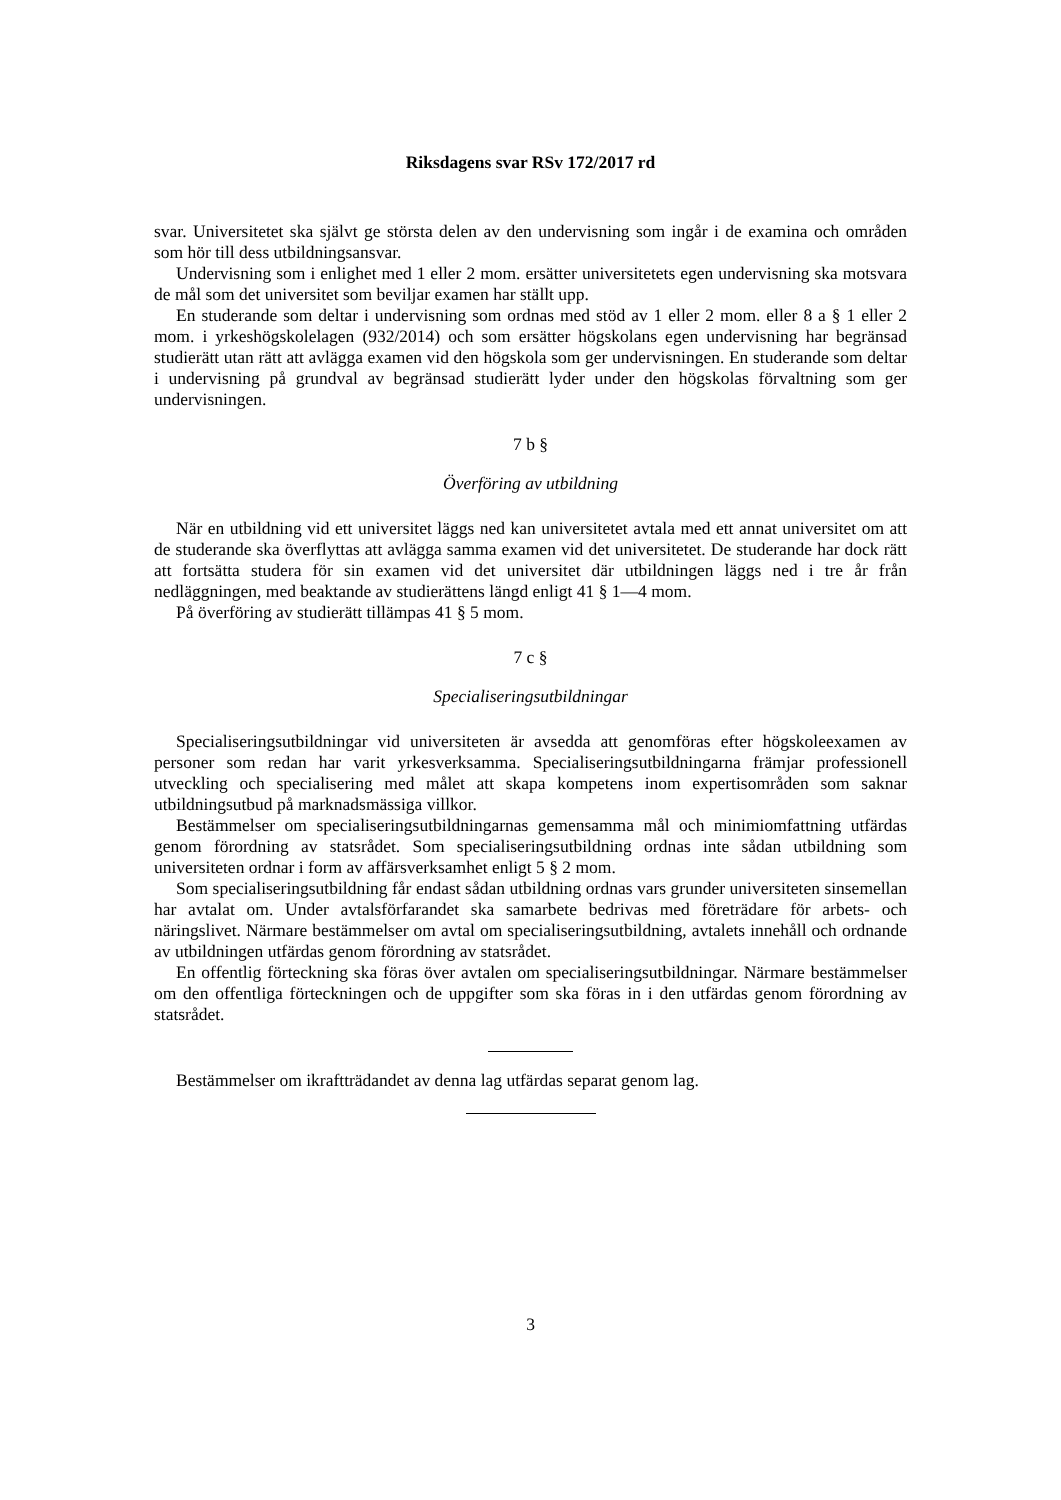Riksdagens svar RSv 172/2017 rd
svar. Universitetet ska självt ge största delen av den undervisning som ingår i de examina och områden som hör till dess utbildningsansvar.
Undervisning som i enlighet med 1 eller 2 mom. ersätter universitetets egen undervisning ska motsvara de mål som det universitet som beviljar examen har ställt upp.
En studerande som deltar i undervisning som ordnas med stöd av 1 eller 2 mom. eller 8 a § 1 eller 2 mom. i yrkeshögskolelagen (932/2014) och som ersätter högskolans egen undervisning har begränsad studierätt utan rätt att avlägga examen vid den högskola som ger undervisningen. En studerande som deltar i undervisning på grundval av begränsad studierätt lyder under den högskolas förvaltning som ger undervisningen.
7 b §
Överföring av utbildning
När en utbildning vid ett universitet läggs ned kan universitetet avtala med ett annat universitet om att de studerande ska överflyttas att avlägga samma examen vid det universitetet. De studerande har dock rätt att fortsätta studera för sin examen vid det universitet där utbildningen läggs ned i tre år från nedläggningen, med beaktande av studierättens längd enligt 41 § 1—4 mom.
På överföring av studierätt tillämpas 41 § 5 mom.
7 c §
Specialiseringsutbildningar
Specialiseringsutbildningar vid universiteten är avsedda att genomföras efter högskoleexamen av personer som redan har varit yrkesverksamma. Specialiseringsutbildningarna främjar professionell utveckling och specialisering med målet att skapa kompetens inom expertisområden som saknar utbildningsutbud på marknadsmässiga villkor.
Bestämmelser om specialiseringsutbildningarnas gemensamma mål och minimiomfattning utfärdas genom förordning av statsrådet. Som specialiseringsutbildning ordnas inte sådan utbildning som universiteten ordnar i form av affärsverksamhet enligt 5 § 2 mom.
Som specialiseringsutbildning får endast sådan utbildning ordnas vars grunder universiteten sinsemellan har avtalat om. Under avtalsförfarandet ska samarbete bedrivas med företrädare för arbets- och näringslivet. Närmare bestämmelser om avtal om specialiseringsutbildning, avtalets innehåll och ordnande av utbildningen utfärdas genom förordning av statsrådet.
En offentlig förteckning ska föras över avtalen om specialiseringsutbildningar. Närmare bestämmelser om den offentliga förteckningen och de uppgifter som ska föras in i den utfärdas genom förordning av statsrådet.
Bestämmelser om ikraftträdandet av denna lag utfärdas separat genom lag.
3